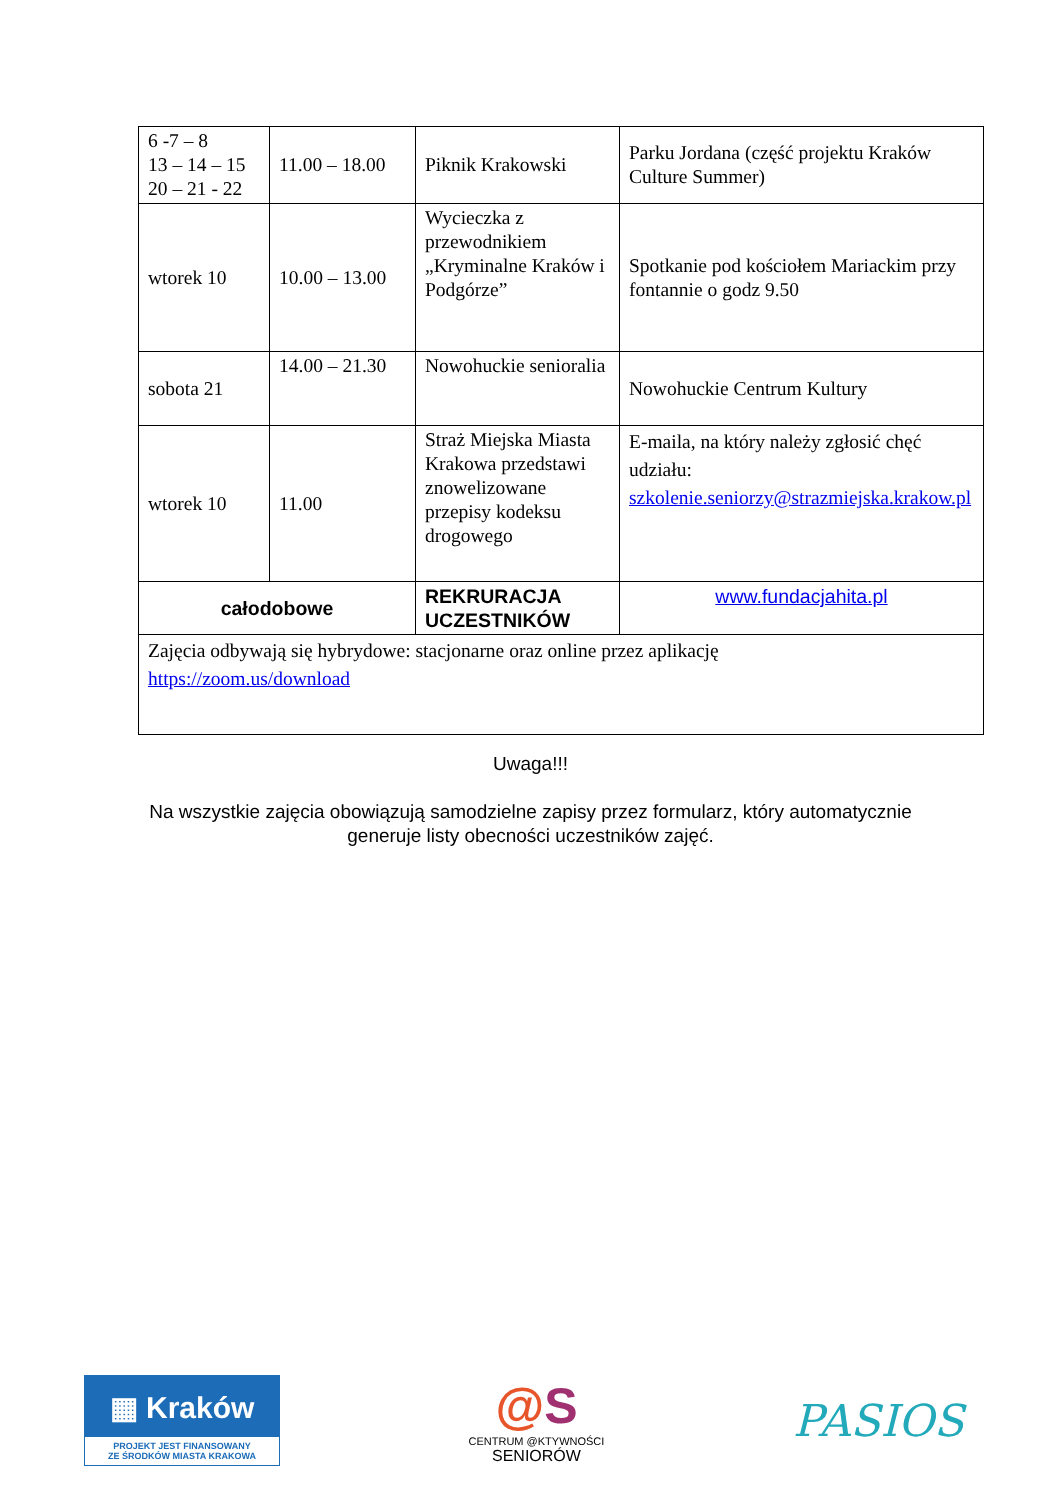| 6 -7 – 8 13 – 14 – 15 20 – 21 - 22 | 11.00 – 18.00 | Piknik Krakowski | Parku Jordana (część projektu Kraków Culture Summer) |
| wtorek 10 | 10.00 – 13.00 | Wycieczka z przewodnikiem „Kryminalne Kraków i Podgórze” | Spotkanie pod kościołem Mariackim przy fontannie o godz 9.50 |
| sobota 21 | 14.00 – 21.30 | Nowohuckie senioralia | Nowohuckie Centrum Kultury |
| wtorek 10 | 11.00 | Straż Miejska Miasta Krakowa przedstawi znowelizowane przepisy kodeksu drogowego | E-maila, na który należy zgłosić chęć udziału: szkolenie.seniorzy@strazmiejska.krakow.pl |
| całodobowe | | REKRURACJA UCZESTNIKÓW | www.fundacjahita.pl |
| Zajęcia odbywają się hybrydowe: stacjonarne oraz online przez aplikację https://zoom.us/download | | | |
Uwaga!!!
Na wszystkie zajęcia obowiązują samodzielne zapisy przez formularz, który automatycznie
generuje listy obecności uczestników zajęć.
▦ Kraków
PROJEKT JEST FINANSOWANY
ZE ŚRODKÓW MIASTA KRAKOWA
@S
CENTRUM @KTYWNOŚCI
SENIORÓW
PASIOS